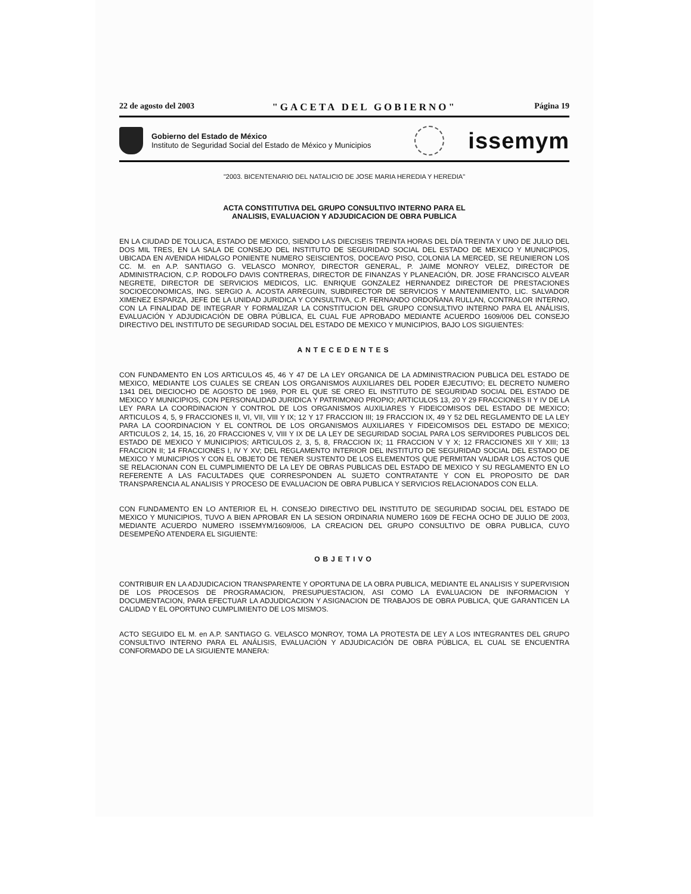22 de agosto del 2003 "GACETA DEL GOBIERNO" Página 19
Gobierno del Estado de México
Instituto de Seguridad Social del Estado de México y Municipios
issemym
"2003. BICENTENARIO DEL NATALICIO DE JOSE MARIA HEREDIA Y HEREDIA"
ACTA CONSTITUTIVA DEL GRUPO CONSULTIVO INTERNO PARA EL
ANALISIS, EVALUACION Y ADJUDICACION DE OBRA PUBLICA
EN LA CIUDAD DE TOLUCA, ESTADO DE MEXICO, SIENDO LAS DIECISEIS TREINTA HORAS DEL DÍA TREINTA Y UNO DE JULIO DEL DOS MIL TRES, EN LA SALA DE CONSEJO DEL INSTITUTO DE SEGURIDAD SOCIAL DEL ESTADO DE MEXICO Y MUNICIPIOS, UBICADA EN AVENIDA HIDALGO PONIENTE NUMERO SEISCIENTOS, DOCEAVO PISO, COLONIA LA MERCED, SE REUNIERON LOS CC. M. en A.P. SANTIAGO G. VELASCO MONROY, DIRECTOR GENERAL, P. JAIME MONROY VELEZ, DIRECTOR DE ADMINISTRACION, C.P. RODOLFO DAVIS CONTRERAS, DIRECTOR DE FINANZAS Y PLANEACIÓN, DR. JOSE FRANCISCO ALVEAR NEGRETE, DIRECTOR DE SERVICIOS MEDICOS, LIC. ENRIQUE GONZALEZ HERNANDEZ DIRECTOR DE PRESTACIONES SOCIOECONOMICAS, ING. SERGIO A. ACOSTA ARREGUIN, SUBDIRECTOR DE SERVICIOS Y MANTENIMIENTO, LIC. SALVADOR XIMENEZ ESPARZA, JEFE DE LA UNIDAD JURIDICA Y CONSULTIVA, C.P. FERNANDO ORDOÑANA RULLAN, CONTRALOR INTERNO, CON LA FINALIDAD DE INTEGRAR Y FORMALIZAR LA CONSTITUCION DEL GRUPO CONSULTIVO INTERNO PARA EL ANÁLISIS, EVALUACIÓN Y ADJUDICACIÓN DE OBRA PÚBLICA, EL CUAL FUE APROBADO MEDIANTE ACUERDO 1609/006 DEL CONSEJO DIRECTIVO DEL INSTITUTO DE SEGURIDAD SOCIAL DEL ESTADO DE MEXICO Y MUNICIPIOS, BAJO LOS SIGUIENTES:
ANTECEDENTES
CON FUNDAMENTO EN LOS ARTICULOS 45, 46 Y 47 DE LA LEY ORGANICA DE LA ADMINISTRACION PUBLICA DEL ESTADO DE MEXICO, MEDIANTE LOS CUALES SE CREAN LOS ORGANISMOS AUXILIARES DEL PODER EJECUTIVO; EL DECRETO NUMERO 1341 DEL DIECIOCHO DE AGOSTO DE 1969, POR EL QUE SE CREO EL INSTITUTO DE SEGURIDAD SOCIAL DEL ESTADO DE MEXICO Y MUNICIPIOS, CON PERSONALIDAD JURIDICA Y PATRIMONIO PROPIO; ARTICULOS 13, 20 Y 29 FRACCIONES II Y IV DE LA LEY PARA LA COORDINACION Y CONTROL DE LOS ORGANISMOS AUXILIARES Y FIDEICOMISOS DEL ESTADO DE MEXICO; ARTICULOS 4, 5, 9 FRACCIONES II, VI, VII, VIII Y IX; 12 Y 17 FRACCION III; 19 FRACCION IX, 49 Y 52 DEL REGLAMENTO DE LA LEY PARA LA COORDINACION Y EL CONTROL DE LOS ORGANISMOS AUXILIARES Y FIDEICOMISOS DEL ESTADO DE MEXICO; ARTICULOS 2, 14, 15, 16, 20 FRACCIONES V, VIII Y IX DE LA LEY DE SEGURIDAD SOCIAL PARA LOS SERVIDORES PUBLICOS DEL ESTADO DE MEXICO Y MUNICIPIOS; ARTICULOS 2, 3, 5, 8, FRACCION IX; 11 FRACCION V Y X; 12 FRACCIONES XII Y XIII; 13 FRACCION II; 14 FRACCIONES I, IV Y XV; DEL REGLAMENTO INTERIOR DEL INSTITUTO DE SEGURIDAD SOCIAL DEL ESTADO DE MEXICO Y MUNICIPIOS Y CON EL OBJETO DE TENER SUSTENTO DE LOS ELEMENTOS QUE PERMITAN VALIDAR LOS ACTOS QUE SE RELACIONAN CON EL CUMPLIMIENTO DE LA LEY DE OBRAS PUBLICAS DEL ESTADO DE MEXICO Y SU REGLAMENTO EN LO REFERENTE A LAS FACULTADES QUE CORRESPONDEN AL SUJETO CONTRATANTE Y CON EL PROPOSITO DE DAR TRANSPARENCIA AL ANALISIS Y PROCESO DE EVALUACION DE OBRA PUBLICA Y SERVICIOS RELACIONADOS CON ELLA.
CON FUNDAMENTO EN LO ANTERIOR EL H. CONSEJO DIRECTIVO DEL INSTITUTO DE SEGURIDAD SOCIAL DEL ESTADO DE MEXICO Y MUNICIPIOS, TUVO A BIEN APROBAR EN LA SESION ORDINARIA NUMERO 1609 DE FECHA OCHO DE JULIO DE 2003, MEDIANTE ACUERDO NUMERO ISSEMYM/1609/006, LA CREACION DEL GRUPO CONSULTIVO DE OBRA PUBLICA, CUYO DESEMPEÑO ATENDERA EL SIGUIENTE:
OBJETIVO
CONTRIBUIR EN LA ADJUDICACION TRANSPARENTE Y OPORTUNA DE LA OBRA PUBLICA, MEDIANTE EL ANALISIS Y SUPERVISION DE LOS PROCESOS DE PROGRAMACION, PRESUPUESTACION, ASI COMO LA EVALUACION DE INFORMACION Y DOCUMENTACION, PARA EFECTUAR LA ADJUDICACION Y ASIGNACION DE TRABAJOS DE OBRA PUBLICA, QUE GARANTICEN LA CALIDAD Y EL OPORTUNO CUMPLIMIENTO DE LOS MISMOS.
ACTO SEGUIDO EL M. en A.P. SANTIAGO G. VELASCO MONROY, TOMA LA PROTESTA DE LEY A LOS INTEGRANTES DEL GRUPO CONSULTIVO INTERNO PARA EL ANÁLISIS, EVALUACIÓN Y ADJUDICACIÓN DE OBRA PÚBLICA, EL CUAL SE ENCUENTRA CONFORMADO DE LA SIGUIENTE MANERA: